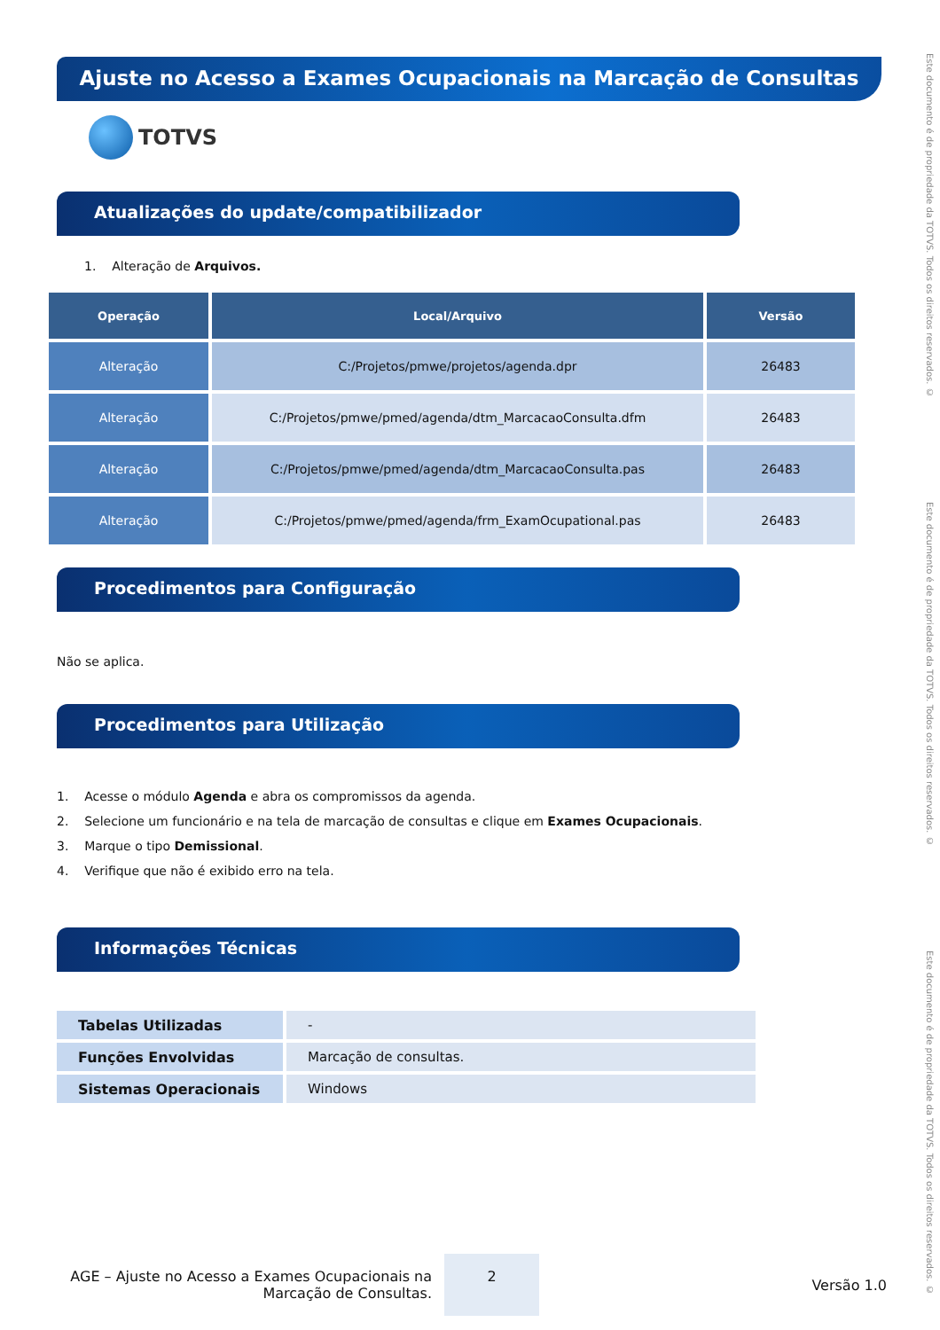Ajuste no Acesso a Exames Ocupacionais na Marcação de Consultas
TOTVS
Atualizações do update/compatibilizador
1. Alteração de Arquivos.
| Operação | Local/Arquivo | Versão |
| --- | --- | --- |
| Alteração | C:/Projetos/pmwe/projetos/agenda.dpr | 26483 |
| Alteração | C:/Projetos/pmwe/pmed/agenda/dtm_MarcacaoConsulta.dfm | 26483 |
| Alteração | C:/Projetos/pmwe/pmed/agenda/dtm_MarcacaoConsulta.pas | 26483 |
| Alteração | C:/Projetos/pmwe/pmed/agenda/frm_ExamOcupational.pas | 26483 |
Procedimentos para Configuração
Não se aplica.
Procedimentos para Utilização
1. Acesse o módulo Agenda e abra os compromissos da agenda.
2. Selecione um funcionário e na tela de marcação de consultas e clique em Exames Ocupacionais.
3. Marque o tipo Demissional.
4. Verifique que não é exibido erro na tela.
Informações Técnicas
| Tabelas Utilizadas | - |
| Funções Envolvidas | Marcação de consultas. |
| Sistemas Operacionais | Windows |
AGE – Ajuste no Acesso a Exames Ocupacionais na Marcação de Consultas.
2
Versão 1.0
Este documento é de propriedade da TOTVS. Todos os direitos reservados. © Este documento é de propriedade da TOTVS. Todos os direitos reservados. © Este documento é de propriedade da TOTVS. Todos os direitos reservados. ©